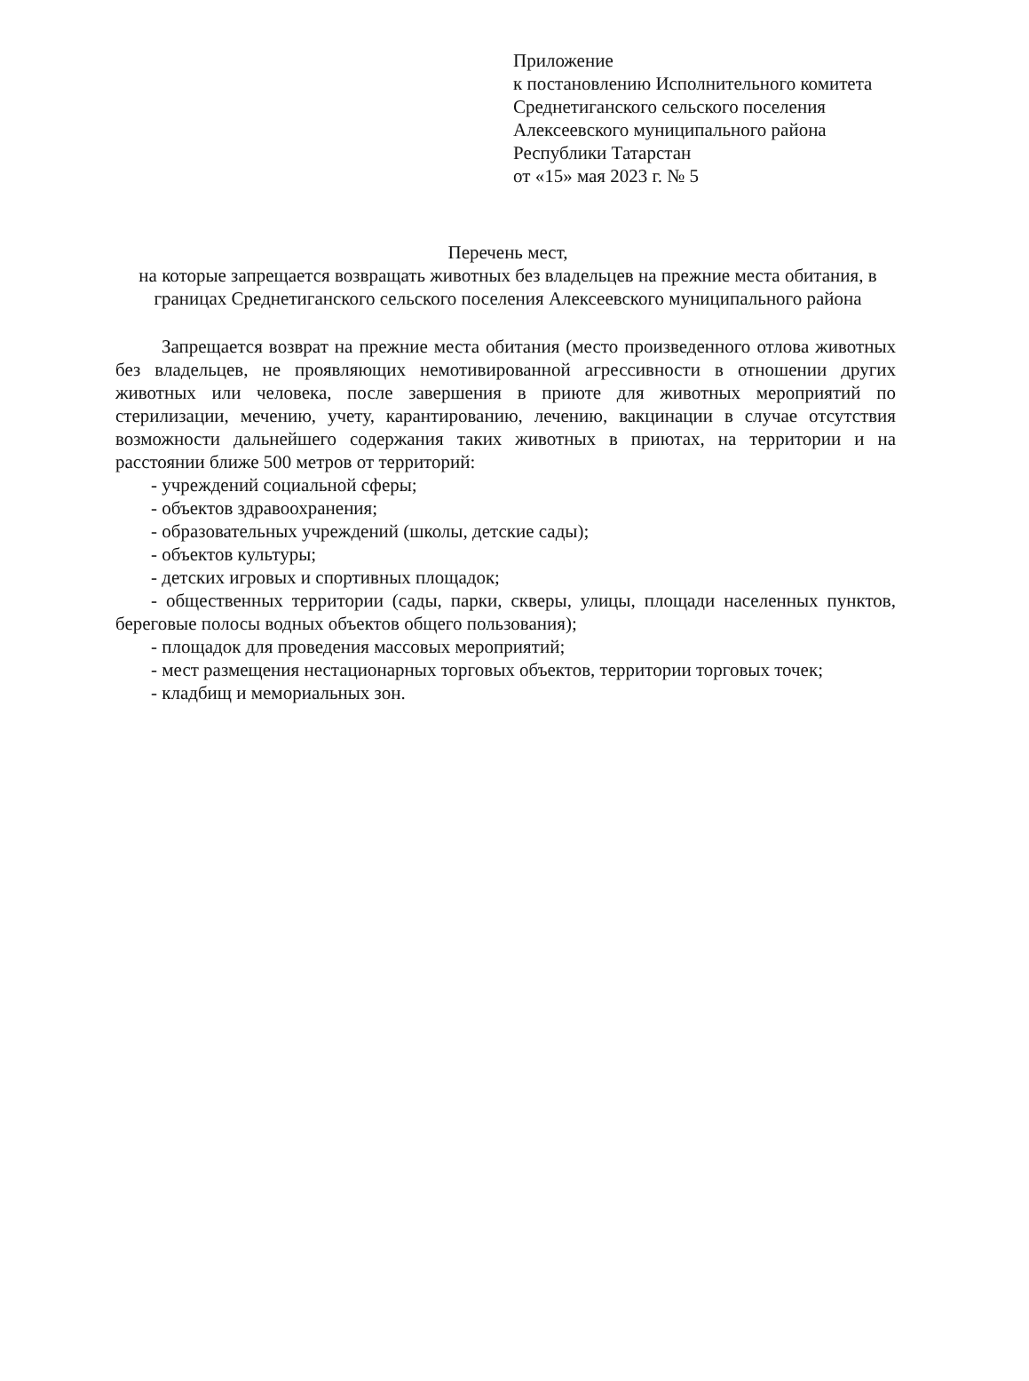Приложение
к постановлению Исполнительного комитета
Среднетиганского сельского поселения
Алексеевского муниципального района
Республики Татарстан
от «15» мая 2023 г. № 5
Перечень мест,
на которые запрещается возвращать животных без владельцев на прежние места обитания, в границах Среднетиганского сельского поселения Алексеевского муниципального района
Запрещается возврат на прежние места обитания (место произведенного отлова животных без владельцев, не проявляющих немотивированной агрессивности в отношении других животных или человека, после завершения в приюте для животных мероприятий по стерилизации, мечению, учету, карантированию, лечению, вакцинации в случае отсутствия возможности дальнейшего содержания таких животных в приютах, на территории и на расстоянии ближе 500 метров от территорий:
- учреждений социальной сферы;
- объектов здравоохранения;
- образовательных учреждений (школы, детские сады);
- объектов культуры;
- детских игровых и спортивных площадок;
- общественных территории (сады, парки, скверы, улицы, площади населенных пунктов, береговые полосы водных объектов общего пользования);
- площадок для проведения массовых мероприятий;
- мест размещения нестационарных торговых объектов, территории торговых точек;
- кладбищ и мемориальных зон.